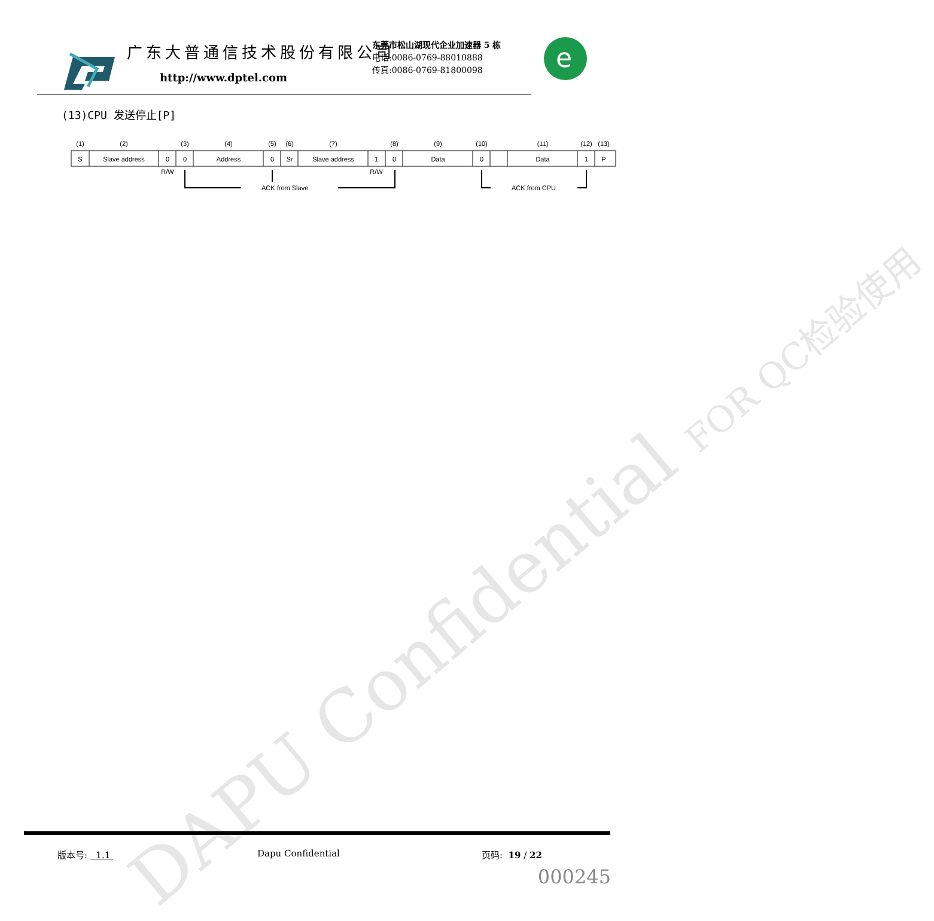DAPU Confidential FOR QC检验使用
广东大普通信技术股份有限公司
http://www.dptel.com
东莞市松山湖现代企业加速器 5 栋
电话:0086-0769-88010888
传真:0086-0769-81800098
e
(13)CPU 发送停止[P]
(1)
(2)
(3)
(4)
(5)
(6)
(7)
(8)
(9)
(10)
(11)
(12)
(13)
S
Slave address
0
0
Address
0
Sr
Slave address
1
0
Data
0
Data
1
P
R/W
R/W
ACK from Slave
ACK from CPU
版本号: 1.1 Dapu Confidential 页码: 19 / 22
000245